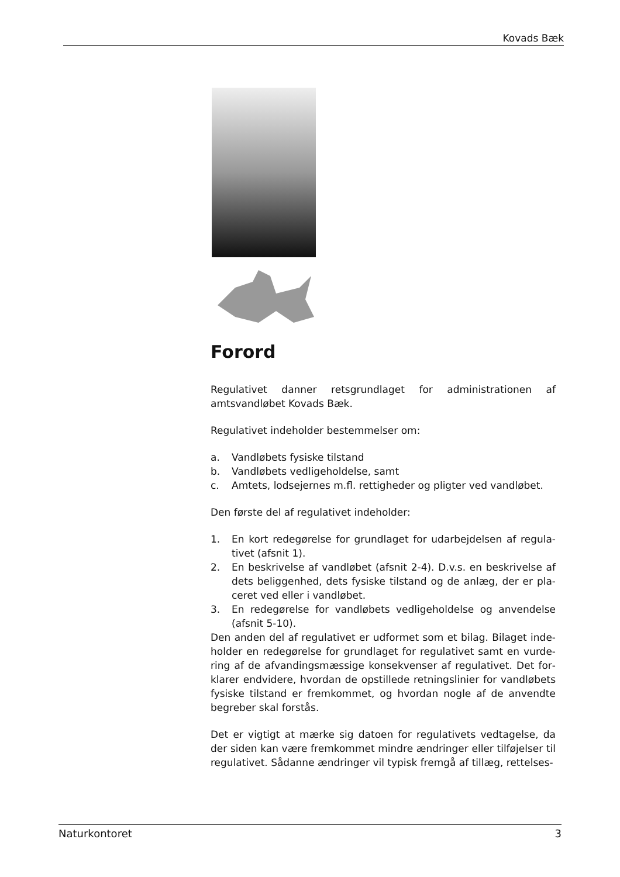Kovads Bæk
Forord
Regulativet danner retsgrundlaget for administrationen af amtsvand­løbet Kovads Bæk.
Regulativet indeholder bestemmelser om:
a. Vandløbets fysiske tilstand
b. Vandløbets vedligeholdelse, samt
c. Amtets, lodsejernes m.fl. rettigheder og pligter ved vandløbet.
Den første del af regulativet indeholder:
1. En kort redegørelse for grundlaget for udarbejdelsen af regula­tivet (afsnit 1).
2. En beskrivelse af vandløbet (afsnit 2-4). D.v.s. en beskrivelse af dets beliggenhed, dets fysiske tilstand og de anlæg, der er pla­ceret ved eller i vandløbet.
3. En redegørelse for vandløbets vedligeholdelse og anvendelse (afsnit 5-10).
Den anden del af regulativet er udformet som et bilag. Bilaget inde­holder en redegørelse for grundlaget for regulativet samt en vurde­ring af de afvandingsmæssige konsekvenser af regulativet. Det for­klarer endvidere, hvordan de opstillede retningslinier for vandløbets fysiske tilstand er fremkommet, og hvordan nogle af de anvendte begreber skal forstås.
Det er vigtigt at mærke sig datoen for regulativets vedtagelse, da der siden kan være fremkommet mindre ændringer eller tilføjelser til re­gulativet. Sådanne ændringer vil typisk fremgå af tillæg, rettelses-
Naturkontoret 3